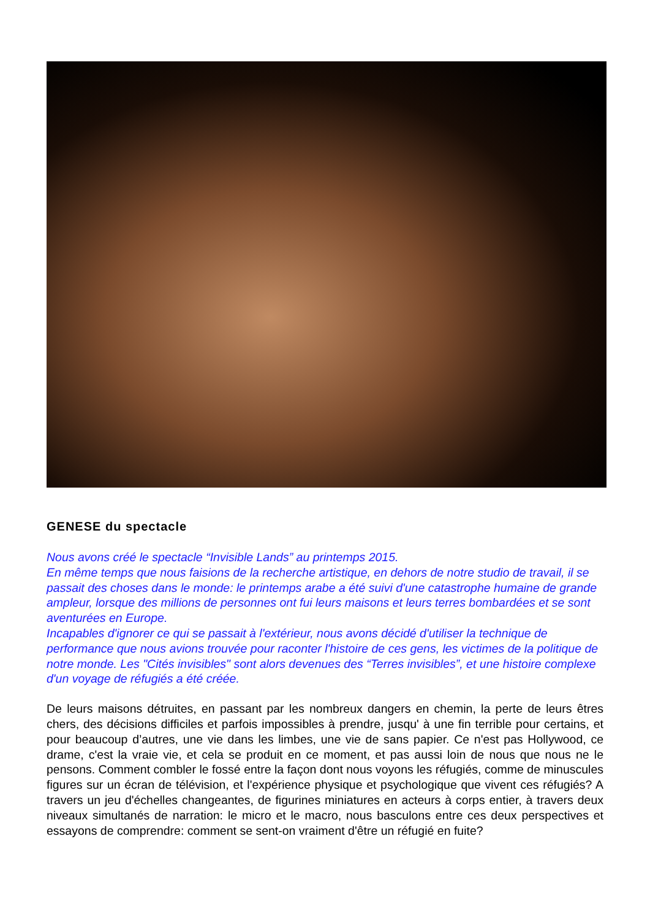GENESE du spectacle
Nous avons créé le spectacle “Invisible Lands” au printemps 2015.
En même temps que nous faisions de la recherche artistique, en dehors de notre studio de travail, il se passait des choses dans le monde: le printemps arabe a été suivi d'une catastrophe humaine de grande ampleur, lorsque des millions de personnes ont fui leurs maisons et leurs terres bombardées et se sont aventurées en Europe.
Incapables d'ignorer ce qui se passait à l'extérieur, nous avons décidé d'utiliser la technique de performance que nous avions trouvée pour raconter l'histoire de ces gens, les victimes de la politique de notre monde. Les "Cités invisibles" sont alors devenues des “Terres invisibles”, et une histoire complexe d'un voyage de réfugiés a été créée.
De leurs maisons détruites, en passant par les nombreux dangers en chemin, la perte de leurs êtres chers, des décisions difficiles et parfois impossibles à prendre, jusqu' à une fin terrible pour certains, et pour beaucoup d’autres, une vie dans les limbes, une vie de sans papier. Ce n'est pas Hollywood, ce drame, c'est la vraie vie, et cela se produit en ce moment, et pas aussi loin de nous que nous ne le pensons. Comment combler le fossé entre la façon dont nous voyons les réfugiés, comme de minuscules figures sur un écran de télévision, et l'expérience physique et psychologique que vivent ces réfugiés? A travers un jeu d'échelles changeantes, de figurines miniatures en acteurs à corps entier, à travers deux niveaux simultanés de narration: le micro et le macro, nous basculons entre ces deux perspectives et essayons de comprendre: comment se sent-on vraiment d'être un réfugié en fuite?